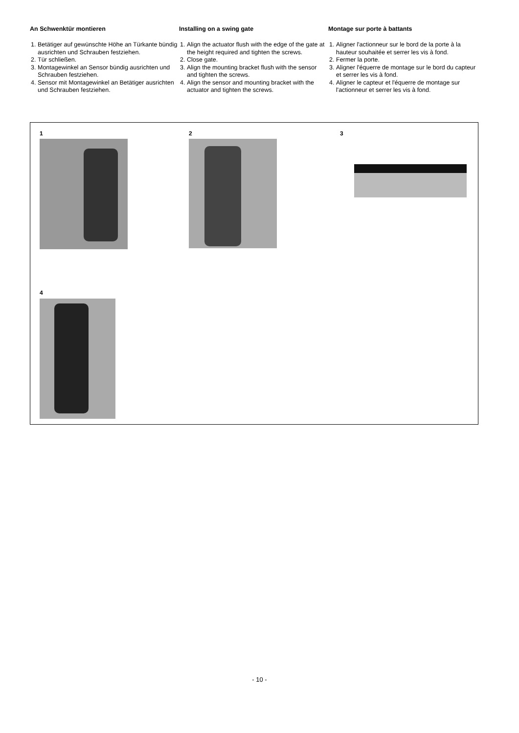An Schwenktür montieren
1. Betätiger auf gewünschte Höhe an Türkante bündig ausrichten und Schrauben festziehen.
2. Tür schließen.
3. Montagewinkel an Sensor bündig ausrichten und Schrauben festziehen.
4. Sensor mit Montagewinkel an Betätiger ausrichten und Schrauben festziehen.
Installing on a swing gate
1. Align the actuator flush with the edge of the gate at the height required and tighten the screws.
2. Close gate.
3. Align the mounting bracket flush with the sensor and tighten the screws.
4. Align the sensor and mounting bracket with the actuator and tighten the screws.
Montage sur porte à battants
1. Aligner l'actionneur sur le bord de la porte à la hauteur souhaitée et serrer les vis à fond.
2. Fermer la porte.
3. Aligner l'équerre de montage sur le bord du capteur et serrer les vis à fond.
4. Aligner le capteur et l'équerre de montage sur l'actionneur et serrer les vis à fond.
1 2 3
4
- 10 -